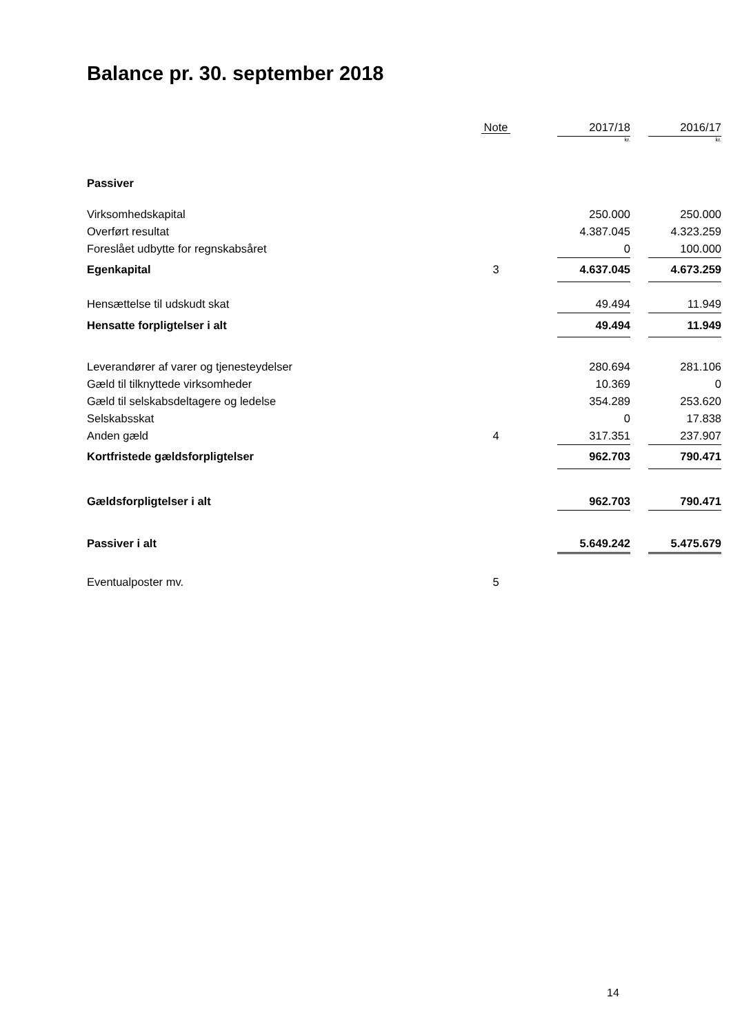Balance pr. 30. september 2018
| | Note | | 2017/18 | | 2016/17 |
| --- | --- | --- | --- | --- | --- |
| | | | kr. | | kr. |
| Passiver | | | | | |
| Virksomhedskapital | | | 250.000 | | 250.000 |
| Overført resultat | | | 4.387.045 | | 4.323.259 |
| Foreslået udbytte for regnskabsåret | | | 0 | | 100.000 |
| Egenkapital | 3 | | 4.637.045 | | 4.673.259 |
| Hensættelse til udskudt skat | | | 49.494 | | 11.949 |
| Hensatte forpligtelser i alt | | | 49.494 | | 11.949 |
| Leverandører af varer og tjenesteydelser | | | 280.694 | | 281.106 |
| Gæld til tilknyttede virksomheder | | | 10.369 | | 0 |
| Gæld til selskabsdeltagere og ledelse | | | 354.289 | | 253.620 |
| Selskabsskat | | | 0 | | 17.838 |
| Anden gæld | 4 | | 317.351 | | 237.907 |
| Kortfristede gældsforpligtelser | | | 962.703 | | 790.471 |
| Gældsforpligtelser i alt | | | 962.703 | | 790.471 |
| Passiver i alt | | | 5.649.242 | | 5.475.679 |
| Eventualposter mv. | 5 | | | | |
14